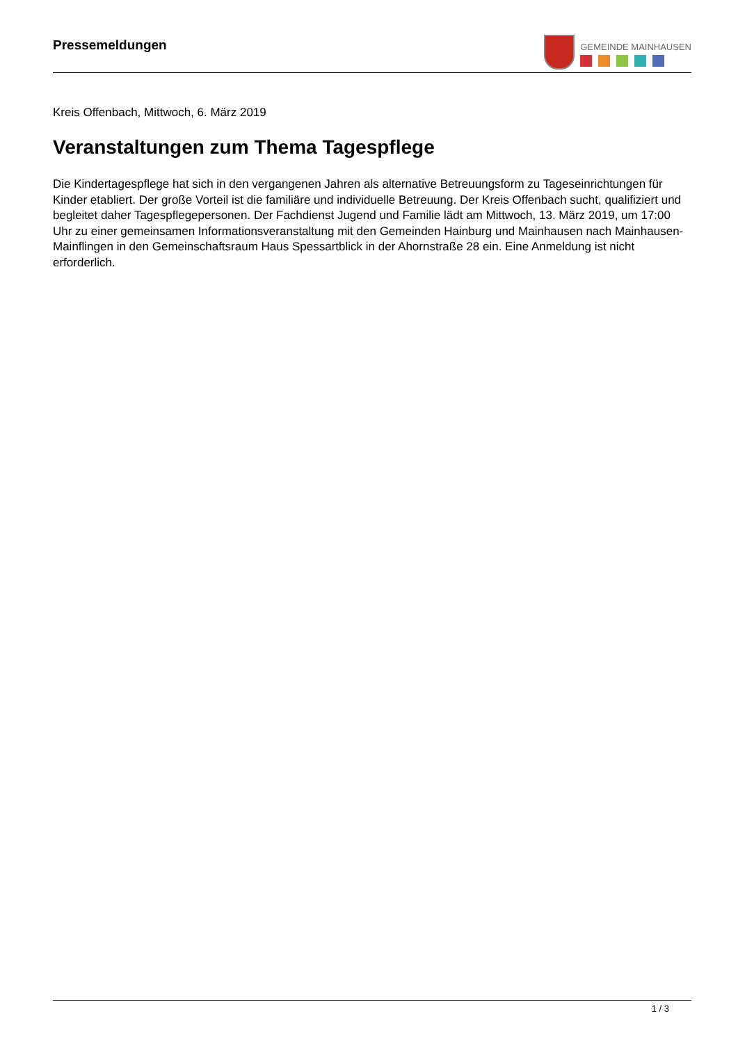Pressemeldungen
GEMEINDE MAINHAUSEN
Kreis Offenbach, Mittwoch, 6. März 2019
Veranstaltungen zum Thema Tagespflege
Die Kindertagespflege hat sich in den vergangenen Jahren als alternative Betreuungsform zu Tageseinrichtungen für Kinder etabliert. Der große Vorteil ist die familiäre und individuelle Betreuung. Der Kreis Offenbach sucht, qualifiziert und begleitet daher Tagespflegepersonen. Der Fachdienst Jugend und Familie lädt am Mittwoch, 13. März 2019, um 17:00 Uhr zu einer gemeinsamen Informationsveranstaltung mit den Gemeinden Hainburg und Mainhausen nach Mainhausen-Mainflingen in den Gemeinschaftsraum Haus Spessartblick in der Ahornstraße 28 ein. Eine Anmeldung ist nicht erforderlich.
1 / 3